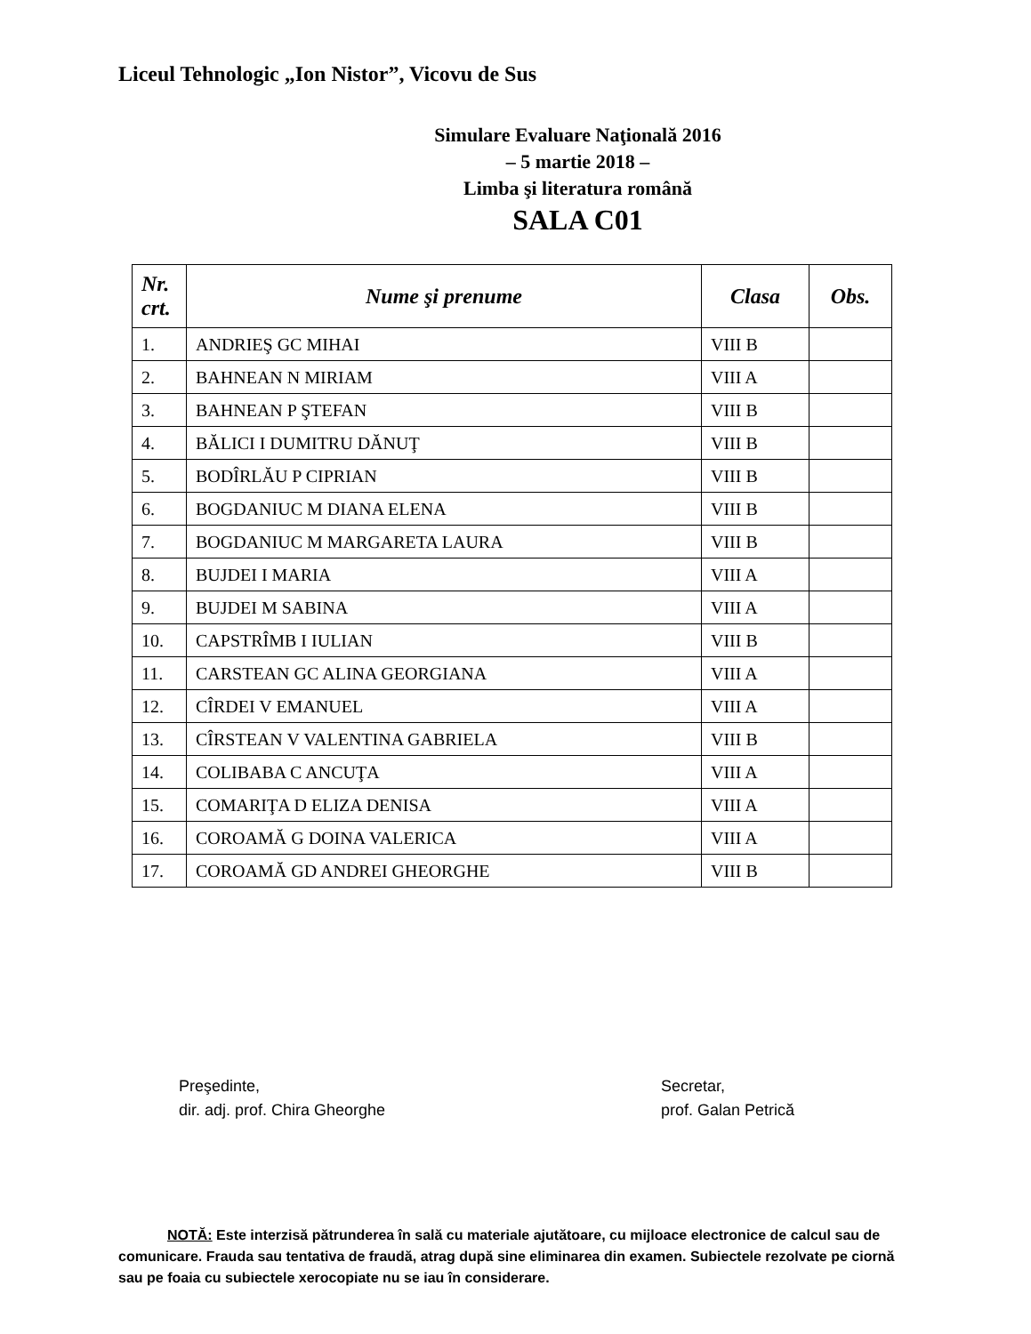Liceul Tehnologic „Ion Nistor”, Vicovu de Sus
Simulare Evaluare Naţională 2016
– 5 martie 2018 –
Limba şi literatura română
SALA C01
| Nr. crt. | Nume şi prenume | Clasa | Obs. |
| --- | --- | --- | --- |
| 1. | ANDRIEŞ GC MIHAI | VIII B | |
| 2. | BAHNEAN N MIRIAM | VIII A | |
| 3. | BAHNEAN P ŞTEFAN | VIII B | |
| 4. | BĂLICI I DUMITRU DĂNUŢ | VIII B | |
| 5. | BODÎRLĂU P CIPRIAN | VIII B | |
| 6. | BOGDANIUC M DIANA ELENA | VIII B | |
| 7. | BOGDANIUC M MARGARETA LAURA | VIII B | |
| 8. | BUJDEI I MARIA | VIII A | |
| 9. | BUJDEI M SABINA | VIII A | |
| 10. | CAPSTRÎMB I IULIAN | VIII B | |
| 11. | CARSTEAN GC ALINA GEORGIANA | VIII A | |
| 12. | CÎRDEI V EMANUEL | VIII A | |
| 13. | CÎRSTEAN V VALENTINA GABRIELA | VIII B | |
| 14. | COLIBABA C ANCUŢA | VIII A | |
| 15. | COMARIŢA D ELIZA DENISA | VIII A | |
| 16. | COROAMĂ G DOINA VALERICA | VIII A | |
| 17. | COROAMĂ GD ANDREI GHEORGHE | VIII B | |
Preşedinte,
dir. adj. prof. Chira Gheorghe
Secretar,
prof. Galan Petrică
NOTĂ: Este interzisă pătrunderea în sală cu materiale ajutătoare, cu mijloace electronice de calcul sau de comunicare. Frauda sau tentativa de fraudă, atrag după sine eliminarea din examen. Subiectele rezolvate pe ciornă sau pe foaia cu subiectele xerocopiate nu se iau în considerare.